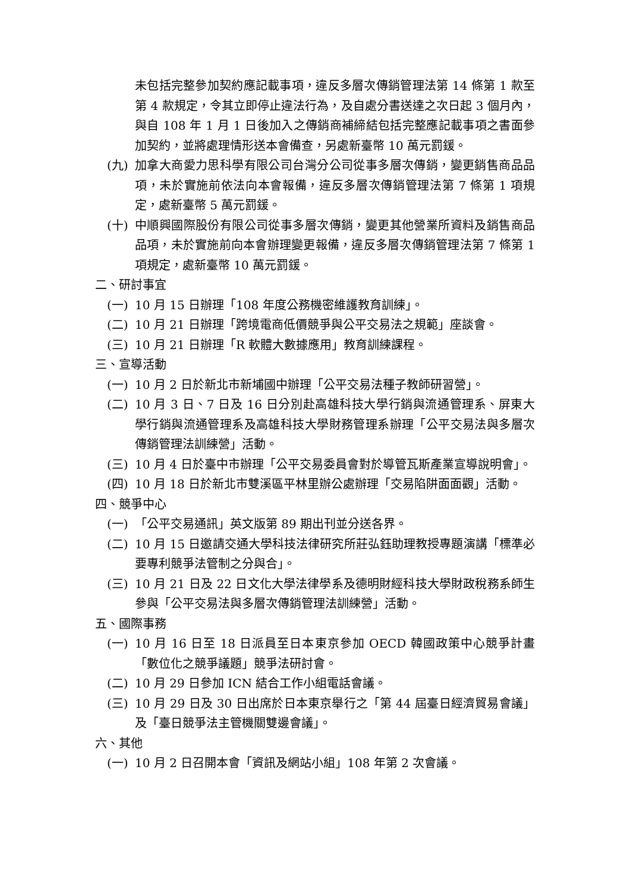未包括完整參加契約應記載事項，違反多層次傳銷管理法第 14 條第 1 款至第 4 款規定，令其立即停止違法行為，及自處分書送達之次日起 3 個月內，與自 108 年 1 月 1 日後加入之傳銷商補締結包括完整應記載事項之書面參加契約，並將處理情形送本會備查，另處新臺幣 10 萬元罰鍰。
(九) 加拿大商愛力思科學有限公司台灣分公司從事多層次傳銷，變更銷售商品品項，未於實施前依法向本會報備，違反多層次傳銷管理法第 7 條第 1 項規定，處新臺幣 5 萬元罰鍰。
(十) 中順興國際股份有限公司從事多層次傳銷，變更其他營業所資料及銷售商品品項，未於實施前向本會辦理變更報備，違反多層次傳銷管理法第 7 條第 1 項規定，處新臺幣 10 萬元罰鍰。
二、研討事宜
(一) 10 月 15 日辦理「108 年度公務機密維護教育訓練」。
(二) 10 月 21 日辦理「跨境電商低價競爭與公平交易法之規範」座談會。
(三) 10 月 21 日辦理「R 軟體大數據應用」教育訓練課程。
三、宣導活動
(一) 10 月 2 日於新北市新埔國中辦理「公平交易法種子教師研習營」。
(二) 10 月 3 日、7 日及 16 日分別赴高雄科技大學行銷與流通管理系、屏東大學行銷與流通管理系及高雄科技大學財務管理系辦理「公平交易法與多層次傳銷管理法訓練營」活動。
(三) 10 月 4 日於臺中市辦理「公平交易委員會對於導管瓦斯產業宣導說明會」。
(四) 10 月 18 日於新北市雙溪區平林里辦公處辦理「交易陷阱面面觀」活動。
四、競爭中心
(一) 「公平交易通訊」英文版第 89 期出刊並分送各界。
(二) 10 月 15 日邀請交通大學科技法律研究所莊弘鈺助理教授專題演講「標準必要專利競爭法管制之分與合」。
(三) 10 月 21 日及 22 日文化大學法律學系及德明財經科技大學財政稅務系師生參與「公平交易法與多層次傳銷管理法訓練營」活動。
五、國際事務
(一) 10 月 16 日至 18 日派員至日本東京參加 OECD 韓國政策中心競爭計畫「數位化之競爭議題」競爭法研討會。
(二) 10 月 29 日參加 ICN 結合工作小組電話會議。
(三) 10 月 29 日及 30 日出席於日本東京舉行之「第 44 屆臺日經濟貿易會議」及「臺日競爭法主管機關雙邊會議」。
六、其他
(一) 10 月 2 日召開本會「資訊及網站小組」108 年第 2 次會議。